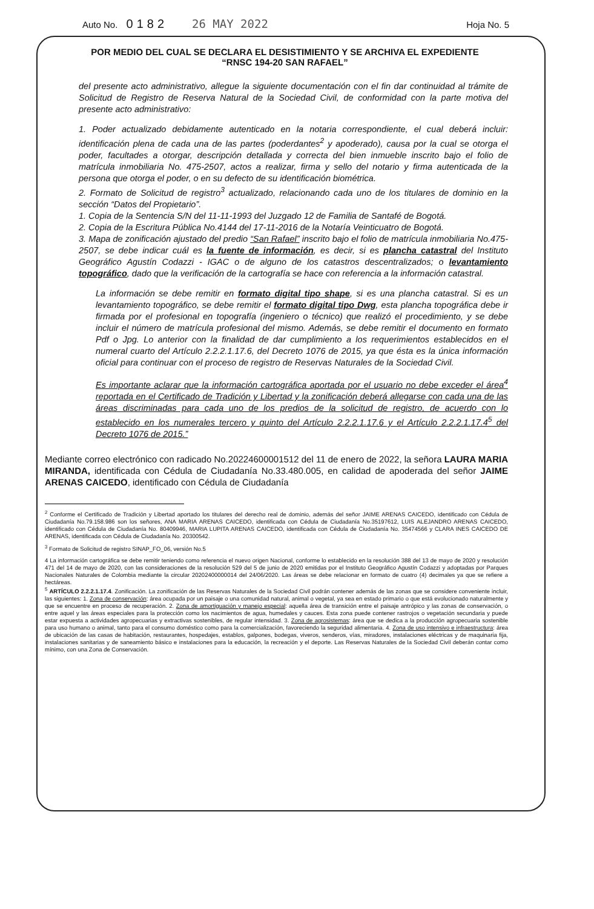Auto No. 0182 26 MAY 2022
Hoja No. 5
POR MEDIO DEL CUAL SE DECLARA EL DESISTIMIENTO Y SE ARCHIVA EL EXPEDIENTE
“RNSC 194-20 SAN RAFAEL”
del presente acto administrativo, allegue la siguiente documentación con el fin dar continuidad al trámite de Solicitud de Registro de Reserva Natural de la Sociedad Civil, de conformidad con la parte motiva del presente acto administrativo:
1. Poder actualizado debidamente autenticado en la notaria correspondiente, el cual deberá incluir: identificación plena de cada una de las partes (poderdantes<sup>2</sup> y apoderado), causa por la cual se otorga el poder, facultades a otorgar, descripción detallada y correcta del bien inmueble inscrito bajo el folio de matrícula inmobiliaria No. 475-2507, actos a realizar, firma y sello del notario y firma autenticada de la persona que otorga el poder, o en su defecto de su identificación biométrica.
2. Formato de Solicitud de registro<sup>3</sup> actualizado, relacionando cada uno de los titulares de dominio en la sección “Datos del Propietario”.
1. Copia de la Sentencia S/N del 11-11-1993 del Juzgado 12 de Familia de Santafé de Bogotá.
2. Copia de la Escritura Pública No.4144 del 17-11-2016 de la Notaría Veinticuatro de Bogotá.
3. Mapa de zonificación ajustado del predio “San Rafael” inscrito bajo el folio de matrícula inmobiliaria No.475-2507, se debe indicar cuál es la fuente de información, es decir, si es plancha catastral del Instituto Geográfico Agustín Codazzi - IGAC o de alguno de los catastros descentralizados; o levantamiento topográfico, dado que la verificación de la cartografía se hace con referencia a la información catastral.
La información se debe remitir en formato digital tipo shape, si es una plancha catastral. Si es un levantamiento topográfico, se debe remitir el formato digital tipo Dwg, esta plancha topográfica debe ir firmada por el profesional en topografía (ingeniero o técnico) que realizó el procedimiento, y se debe incluir el número de matrícula profesional del mismo. Además, se debe remitir el documento en formato Pdf o Jpg. Lo anterior con la finalidad de dar cumplimiento a los requerimientos establecidos en el numeral cuarto del Artículo 2.2.2.1.17.6, del Decreto 1076 de 2015, ya que ésta es la única información oficial para continuar con el proceso de registro de Reservas Naturales de la Sociedad Civil.
Es importante aclarar que la información cartográfica aportada por el usuario no debe exceder el área<sup>4</sup> reportada en el Certificado de Tradición y Libertad y la zonificación deberá allegarse con cada una de las áreas discriminadas para cada uno de los predios de la solicitud de registro, de acuerdo con lo establecido en los numerales tercero y quinto del Artículo 2.2.2.1.17.6 y el Artículo 2.2.2.1.17.4<sup>5</sup> del Decreto 1076 de 2015.”
Mediante correo electrónico con radicado No.20224600001512 del 11 de enero de 2022, la señora LAURA MARIA MIRANDA, identificada con Cédula de Ciudadanía No.33.480.005, en calidad de apoderada del señor JAIME ARENAS CAICEDO, identificado con Cédula de Ciudadanía
<sup>2</sup> Conforme el Certificado de Tradición y Libertad aportado los titulares del derecho real de dominio, además del señor JAIME ARENAS CAICEDO, identificado con Cédula de Ciudadanía No.79.158.986 son los señores, ANA MARIA ARENAS CAICEDO, identificada con Cédula de Ciudadanía No.35197612, LUIS ALEJANDRO ARENAS CAICEDO, identificado con Cédula de Ciudadanía No. 80409946, MARIA LUPITA ARENAS CAICEDO, identificada con Cédula de Ciudadanía No. 35474566 y CLARA INES CAICEDO DE ARENAS, identificada con Cédula de Ciudadanía No. 20300542.
<sup>3</sup> Formato de Solicitud de registro SINAP_FO_06, versión No.5
4 La información cartográfica se debe remitir teniendo como referencia el nuevo origen Nacional, conforme lo establecido en la resolución 388 del 13 de mayo de 2020 y resolución 471 del 14 de mayo de 2020, con las consideraciones de la resolución 529 del 5 de junio de 2020 emitidas por el Instituto Geográfico Agustín Codazzi y adoptadas por Parques Nacionales Naturales de Colombia mediante la circular 20202400000014 del 24/06/2020. Las áreas se debe relacionar en formato de cuatro (4) decimales ya que se refiere a hectáreas.
<sup>5</sup> ARTÍCULO 2.2.2.1.17.4. Zonificación. La zonificación de las Reservas Naturales de la Sociedad Civil podrán contener además de las zonas que se considere conveniente incluir, las siguientes: 1. Zona de conservación: área ocupada por un paisaje o una comunidad natural, animal o vegetal, ya sea en estado primario o que está evolucionado naturalmente y que se encuentre en proceso de recuperación. 2. Zona de amortiguación y manejo especial: aquella área de transición entre el paisaje antrópico y las zonas de conservación, o entre aquel y las áreas especiales para la protección como los nacimientos de agua, humedales y cauces. Esta zona puede contener rastrojos o vegetación secundaria y puede estar expuesta a actividades agropecuarias y extractivas sostenibles, de regular intensidad. 3. Zona de agrosistemas: área que se dedica a la producción agropecuaria sostenible para uso humano o animal, tanto para el consumo doméstico como para la comercialización, favoreciendo la seguridad alimentaria. 4. Zona de uso intensivo e infraestructura: área de ubicación de las casas de habitación, restaurantes, hospedajes, establos, galpones, bodegas, viveros, senderos, vías, miradores, instalaciones eléctricas y de maquinaria fija, instalaciones sanitarias y de saneamiento básico e instalaciones para la educación, la recreación y el deporte. Las Reservas Naturales de la Sociedad Civil deberán contar como mínimo, con una Zona de Conservación.